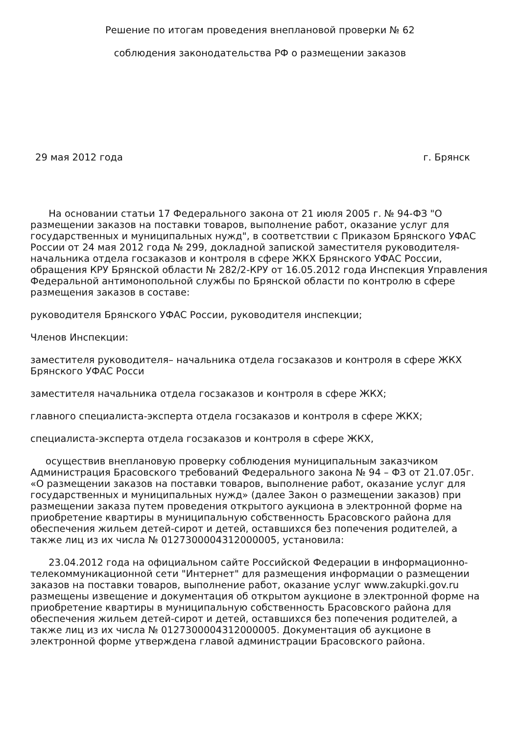Решение по итогам проведения внеплановой проверки № 62
соблюдения законодательства РФ о размещении заказов
29 мая 2012 года г. Брянск
На основании статьи 17 Федерального закона от 21 июля 2005 г. № 94-ФЗ "О размещении заказов на поставки товаров, выполнение работ, оказание услуг для государственных и муниципальных нужд", в соответствии с Приказом Брянского УФАС России от 24 мая 2012 года № 299, докладной запиской заместителя руководителя- начальника отдела госзаказов и контроля в сфере ЖКХ Брянского УФАС России, обращения КРУ Брянской области № 282/2-КРУ от 16.05.2012 года Инспекция Управления Федеральной антимонопольной службы по Брянской области по контролю в сфере размещения заказов в составе:
руководителя Брянского УФАС России, руководителя инспекции;
Членов Инспекции:
заместителя руководителя– начальника отдела госзаказов и контроля в сфере ЖКХ Брянского УФАС Росси
заместителя начальника отдела госзаказов и контроля в сфере ЖКХ;
главного специалиста-эксперта отдела госзаказов и контроля в сфере ЖКХ;
специалиста-эксперта отдела госзаказов и контроля в сфере ЖКХ,
осуществив внеплановую проверку соблюдения муниципальным заказчиком Администрация Брасовского требований Федерального закона № 94 – ФЗ от 21.07.05г. «О размещении заказов на поставки товаров, выполнение работ, оказание услуг для государственных и муниципальных нужд» (далее Закон о размещении заказов) при размещении заказа путем проведения открытого аукциона в электронной форме на приобретение квартиры в муниципальную собственность Брасовского района для обеспечения жильем детей-сирот и детей, оставшихся без попечения родителей, а также лиц из их числа № 0127300004312000005, установила:
23.04.2012 года на официальном сайте Российской Федерации в информационно-телекоммуникационной сети "Интернет" для размещения информации о размещении заказов на поставки товаров, выполнение работ, оказание услуг www.zakupki.gov.ru размещены извещение и документация об открытом аукционе в электронной форме на приобретение квартиры в муниципальную собственность Брасовского района для обеспечения жильем детей-сирот и детей, оставшихся без попечения родителей, а также лиц из их числа № 0127300004312000005. Документация об аукционе в электронной форме утверждена главой администрации Брасовского района.